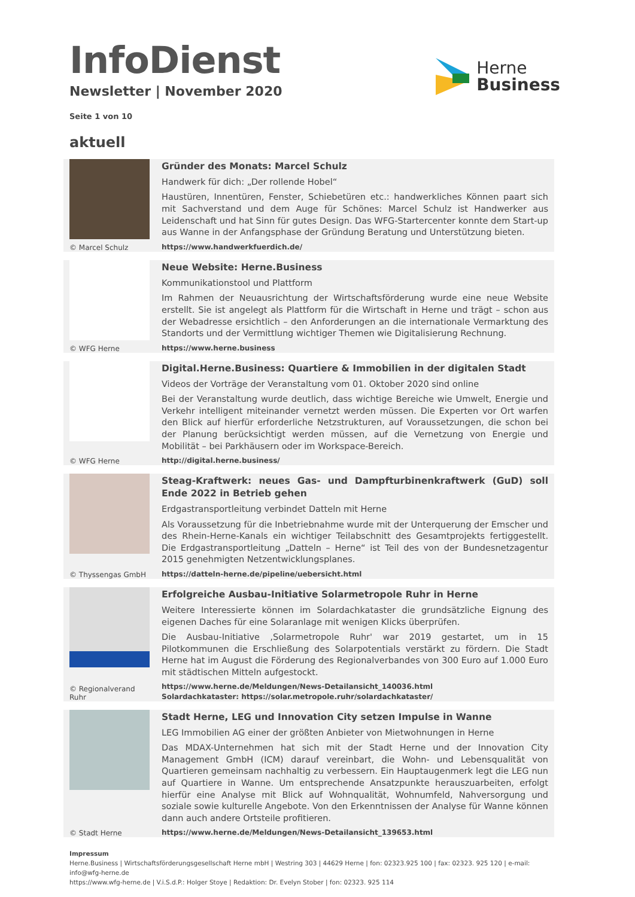InfoDienst
Newsletter | November 2020
Herne
Business
Seite 1 von 10
aktuell
© Marcel Schulz
Gründer des Monats: Marcel Schulz
Handwerk für dich: „Der rollende Hobel“
Haustüren, Innentüren, Fenster, Schiebetüren etc.: handwerkliches Können paart sich mit Sachverstand und dem Auge für Schönes: Marcel Schulz ist Handwerker aus Leidenschaft und hat Sinn für gutes Design. Das WFG-Startercenter konnte dem Start-up aus Wanne in der Anfangsphase der Gründung Beratung und Unterstützung bieten.
https://www.handwerkfuerdich.de/
© WFG Herne
Neue Website: Herne.Business
Kommunikationstool und Plattform
Im Rahmen der Neuausrichtung der Wirtschaftsförderung wurde eine neue Website erstellt. Sie ist angelegt als Plattform für die Wirtschaft in Herne und trägt – schon aus der Webadresse ersichtlich – den Anforderungen an die internationale Vermarktung des Standorts und der Vermittlung wichtiger Themen wie Digitalisierung Rechnung.
https://www.herne.business
© WFG Herne
Digital.Herne.Business: Quartiere & Immobilien in der digitalen Stadt
Videos der Vorträge der Veranstaltung vom 01. Oktober 2020 sind online
Bei der Veranstaltung wurde deutlich, dass wichtige Bereiche wie Umwelt, Energie und Verkehr intelligent miteinander vernetzt werden müssen. Die Experten vor Ort warfen den Blick auf hierfür erforderliche Netzstrukturen, auf Voraussetzungen, die schon bei der Planung berücksichtigt werden müssen, auf die Vernetzung von Energie und Mobilität – bei Parkhäusern oder im Workspace-Bereich.
http://digital.herne.business/
© Thyssengas GmbH
Steag-Kraftwerk: neues Gas- und Dampfturbinenkraftwerk (GuD) soll Ende 2022 in Betrieb gehen
Erdgastransportleitung verbindet Datteln mit Herne
Als Voraussetzung für die Inbetriebnahme wurde mit der Unterquerung der Emscher und des Rhein-Herne-Kanals ein wichtiger Teilabschnitt des Gesamtprojekts fertiggestellt. Die Erdgastransportleitung „Datteln – Herne“ ist Teil des von der Bundesnetzagentur 2015 genehmigten Netzentwicklungsplanes.
https://datteln-herne.de/pipeline/uebersicht.html
© Regionalverand Ruhr
Erfolgreiche Ausbau-Initiative Solarmetropole Ruhr in Herne
Weitere Interessierte können im Solardachkataster die grundsätzliche Eignung des eigenen Daches für eine Solaranlage mit wenigen Klicks überprüfen.
Die Ausbau-Initiative ‚Solarmetropole Ruhr' war 2019 gestartet, um in 15 Pilotkommunen die Erschließung des Solarpotentials verstärkt zu fördern. Die Stadt Herne hat im August die Förderung des Regionalverbandes von 300 Euro auf 1.000 Euro mit städtischen Mitteln aufgestockt.
https://www.herne.de/Meldungen/News-Detailansicht_140036.html
Solardachkataster: https://solar.metropole.ruhr/solardachkataster/
© Stadt Herne
Stadt Herne, LEG und Innovation City setzen Impulse in Wanne
LEG Immobilien AG einer der größten Anbieter von Mietwohnungen in Herne
Das MDAX-Unternehmen hat sich mit der Stadt Herne und der Innovation City Management GmbH (ICM) darauf vereinbart, die Wohn- und Lebensqualität von Quartieren gemeinsam nachhaltig zu verbessern. Ein Hauptaugenmerk legt die LEG nun auf Quartiere in Wanne. Um entsprechende Ansatzpunkte herauszuarbeiten, erfolgt hierfür eine Analyse mit Blick auf Wohnqualität, Wohnumfeld, Nahversorgung und soziale sowie kulturelle Angebote. Von den Erkenntnissen der Analyse für Wanne können dann auch andere Ortsteile profitieren.
https://www.herne.de/Meldungen/News-Detailansicht_139653.html
Impressum
Herne.Business | Wirtschaftsförderungsgesellschaft Herne mbH | Westring 303 | 44629 Herne | fon: 02323.925 100 | fax: 02323. 925 120 | e-mail: info@wfg-herne.de
https://www.wfg-herne.de | V.i.S.d.P.: Holger Stoye | Redaktion: Dr. Evelyn Stober | fon: 02323. 925 114